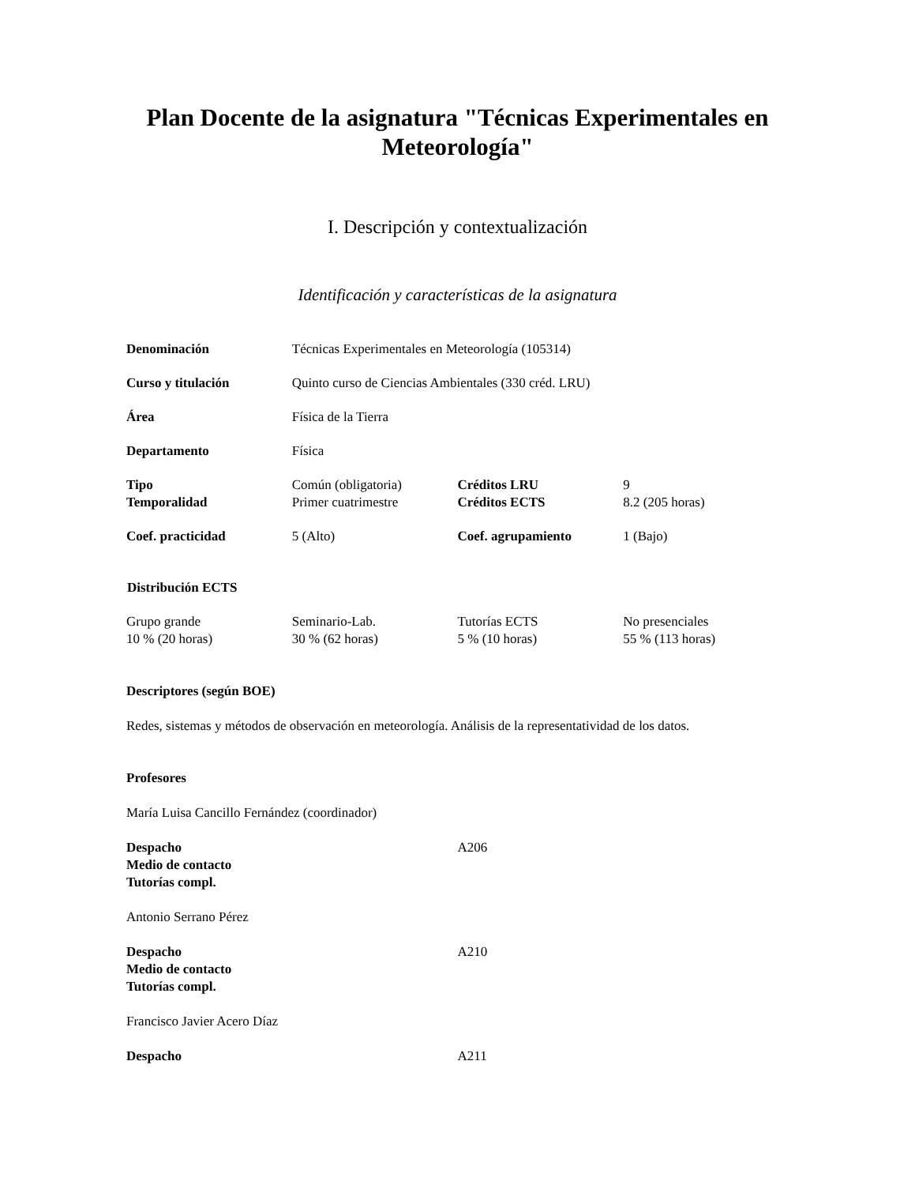Plan Docente de la asignatura "Técnicas Experimentales en Meteorología"
I. Descripción y contextualización
Identificación y características de la asignatura
| Denominación | Técnicas Experimentales en Meteorología (105314) | | |
| Curso y titulación | Quinto curso de Ciencias Ambientales (330 créd. LRU) | | |
| Área | Física de la Tierra | | |
| Departamento | Física | | |
| Tipo | Común (obligatoria) | Créditos LRU | 9 |
| Temporalidad | Primer cuatrimestre | Créditos ECTS | 8.2 (205 horas) |
| Coef. practicidad | 5 (Alto) | Coef. agrupamiento | 1 (Bajo) |
| Distribución ECTS | | | |
| Grupo grande | Seminario-Lab. | Tutorías ECTS | No presenciales |
| 10 % (20 horas) | 30 % (62 horas) | 5 % (10 horas) | 55 % (113 horas) |
Descriptores (según BOE)
Redes, sistemas y métodos de observación en meteorología. Análisis de la representatividad de los datos.
Profesores
María Luisa Cancillo Fernández (coordinador)
| Despacho | A206 |
| Medio de contacto | |
| Tutorías compl. | |
Antonio Serrano Pérez
| Despacho | A210 |
| Medio de contacto | |
| Tutorías compl. | |
Francisco Javier Acero Díaz
| Despacho | A211 |